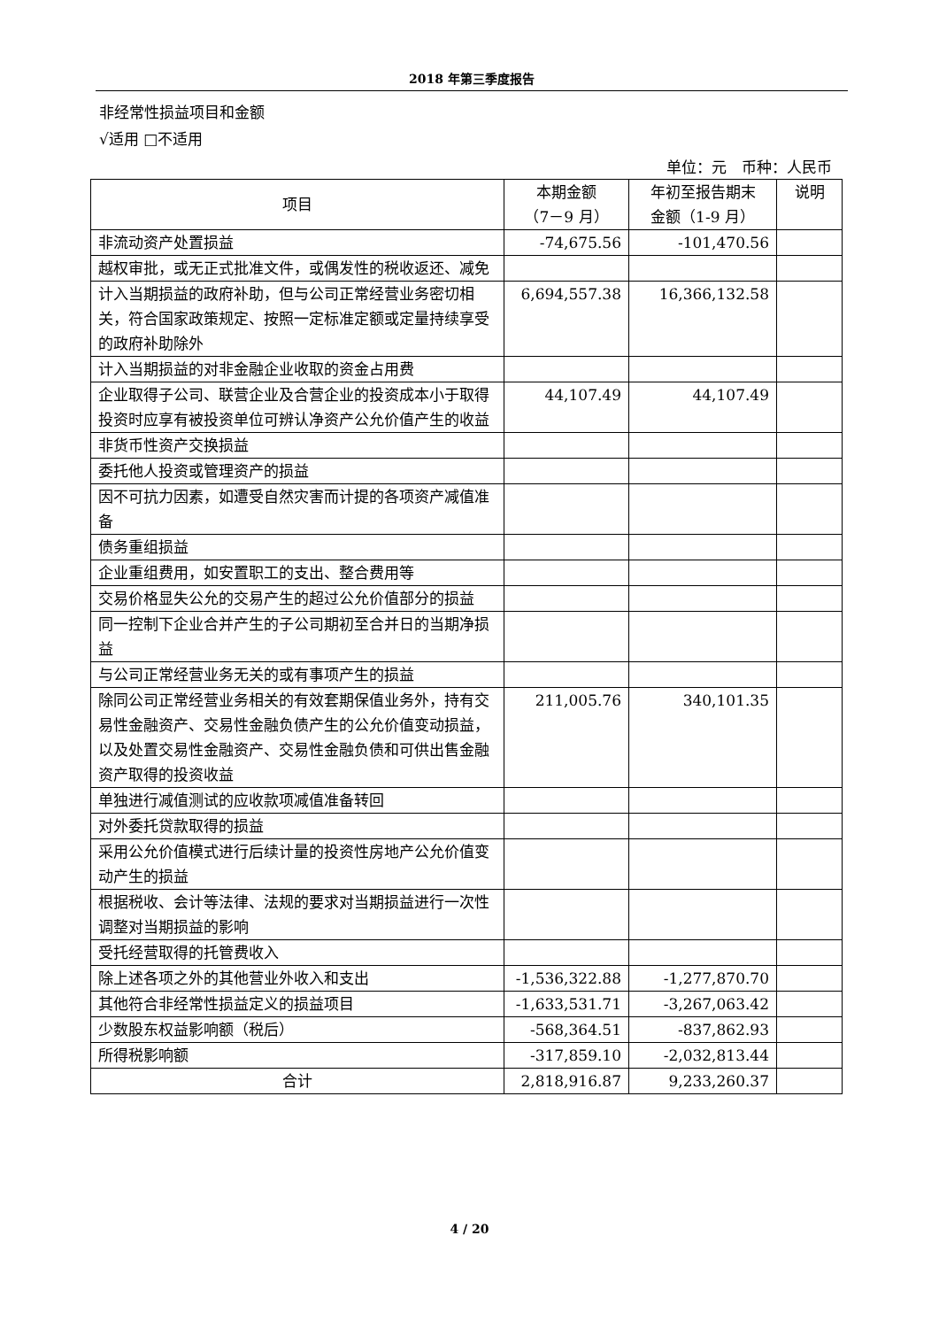2018 年第三季度报告
非经常性损益项目和金额
√适用 □不适用
单位：元　币种：人民币
| 项目 | 本期金额 （7－9 月） | 年初至报告期末 金额（1-9 月） | 说明 |
| --- | --- | --- | --- |
| 非流动资产处置损益 | -74,675.56 | -101,470.56 | |
| 越权审批，或无正式批准文件，或偶发性的税收返还、减免 | | | |
| 计入当期损益的政府补助，但与公司正常经营业务密切相关，符合国家政策规定、按照一定标准定额或定量持续享受的政府补助除外 | 6,694,557.38 | 16,366,132.58 | |
| 计入当期损益的对非金融企业收取的资金占用费 | | | |
| 企业取得子公司、联营企业及合营企业的投资成本小于取得投资时应享有被投资单位可辨认净资产公允价值产生的收益 | 44,107.49 | 44,107.49 | |
| 非货币性资产交换损益 | | | |
| 委托他人投资或管理资产的损益 | | | |
| 因不可抗力因素，如遭受自然灾害而计提的各项资产减值准备 | | | |
| 债务重组损益 | | | |
| 企业重组费用，如安置职工的支出、整合费用等 | | | |
| 交易价格显失公允的交易产生的超过公允价值部分的损益 | | | |
| 同一控制下企业合并产生的子公司期初至合并日的当期净损益 | | | |
| 与公司正常经营业务无关的或有事项产生的损益 | | | |
| 除同公司正常经营业务相关的有效套期保值业务外，持有交易性金融资产、交易性金融负债产生的公允价值变动损益，以及处置交易性金融资产、交易性金融负债和可供出售金融资产取得的投资收益 | 211,005.76 | 340,101.35 | |
| 单独进行减值测试的应收款项减值准备转回 | | | |
| 对外委托贷款取得的损益 | | | |
| 采用公允价值模式进行后续计量的投资性房地产公允价值变动产生的损益 | | | |
| 根据税收、会计等法律、法规的要求对当期损益进行一次性调整对当期损益的影响 | | | |
| 受托经营取得的托管费收入 | | | |
| 除上述各项之外的其他营业外收入和支出 | -1,536,322.88 | -1,277,870.70 | |
| 其他符合非经常性损益定义的损益项目 | -1,633,531.71 | -3,267,063.42 | |
| 少数股东权益影响额（税后） | -568,364.51 | -837,862.93 | |
| 所得税影响额 | -317,859.10 | -2,032,813.44 | |
| 合计 | 2,818,916.87 | 9,233,260.37 | |
4 / 20